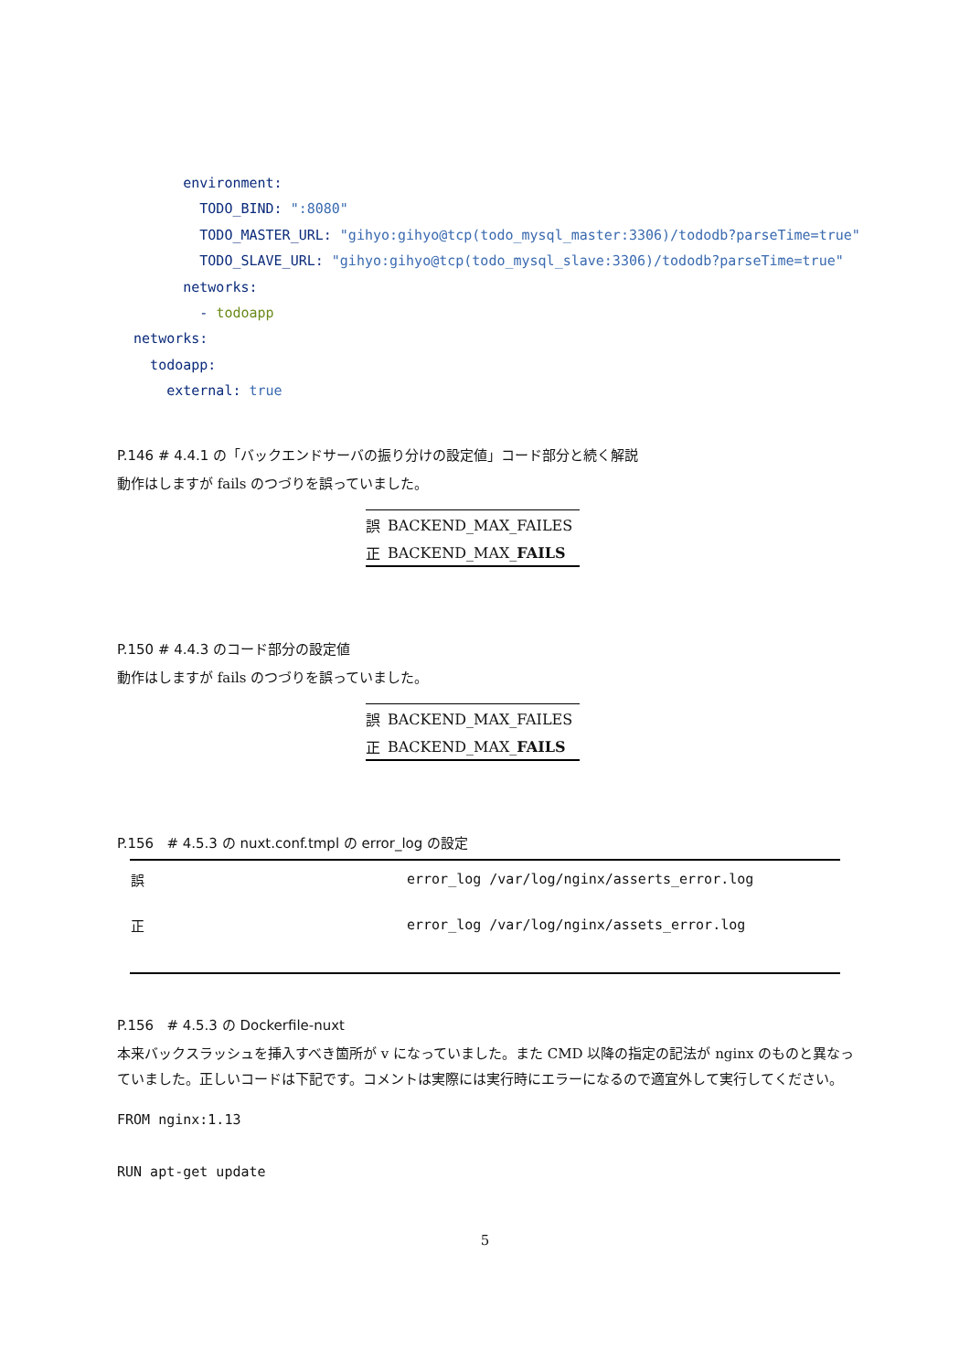environment: TODO_BIND: ":8080" TODO_MASTER_URL: "gihyo:gihyo@tcp(todo_mysql_master:3306)/tododb?parseTime=true" TODO_SLAVE_URL: "gihyo:gihyo@tcp(todo_mysql_slave:3306)/tododb?parseTime=true" networks: - todoapp networks: todoapp: external: true
P.146 # 4.4.1 の「バックエンドサーバの振り分けの設定値」コード部分と続く解説
動作はしますが fails のつづりを誤っていました。
| 誤 | BACKEND_MAX_FAILES |
| 正 | BACKEND_MAX_ FAILS |
P.150 # 4.4.3 のコード部分の設定値
動作はしますが fails のつづりを誤っていました。
| 誤 | BACKEND_MAX_FAILES |
| 正 | BACKEND_MAX_ FAILS |
P.156 # 4.5.3 の nuxt.conf.tmpl の error_log の設定
| 誤 | error_log /var/log/nginx/asserts_error.log |
| 正 | error_log /var/log/nginx/assets_error.log |
P.156 # 4.5.3 の Dockerfile-nuxt
本来バックスラッシュを挿入すべき箇所が v になっていました。また CMD 以降の指定の記法が nginx のものと異なっていました。正しいコードは下記です。コメントは実際には実行時にエラーになるので適宜外して実行してください。
FROM nginx:1.13
RUN apt-get update
5